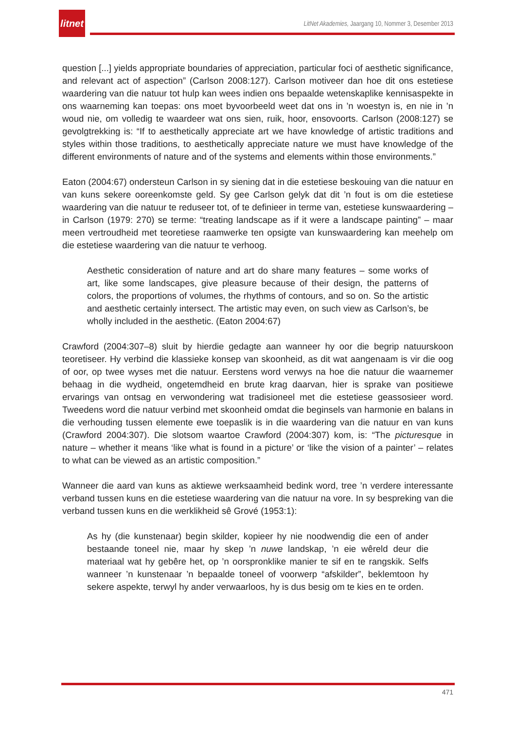litnet
LitNet Akademies, Jaargang 10, Nommer 3, Desember 2013
question [...] yields appropriate boundaries of appreciation, particular foci of aesthetic significance, and relevant act of aspection” (Carlson 2008:127). Carlson motiveer dan hoe dit ons estetiese waardering van die natuur tot hulp kan wees indien ons bepaalde wetenskaplike kennisaspekte in ons waarneming kan toepas: ons moet byvoorbeeld weet dat ons in ’n woestyn is, en nie in ’n woud nie, om volledig te waardeer wat ons sien, ruik, hoor, ensovoorts. Carlson (2008:127) se gevolgtrekking is: “If to aesthetically appreciate art we have knowledge of artistic traditions and styles within those traditions, to aesthetically appreciate nature we must have knowledge of the different environments of nature and of the systems and elements within those environments.”
Eaton (2004:67) ondersteun Carlson in sy siening dat in die estetiese beskouing van die natuur en van kuns sekere ooreenkomste geld. Sy gee Carlson gelyk dat dit ’n fout is om die estetiese waardering van die natuur te reduseer tot, of te definieer in terme van, estetiese kunswaardering – in Carlson (1979: 270) se terme: “treating landscape as if it were a landscape painting” – maar meen vertroudheid met teoretiese raamwerke ten opsigte van kunswaardering kan meehelp om die estetiese waardering van die natuur te verhoog.
Aesthetic consideration of nature and art do share many features – some works of art, like some landscapes, give pleasure because of their design, the patterns of colors, the proportions of volumes, the rhythms of contours, and so on. So the artistic and aesthetic certainly intersect. The artistic may even, on such view as Carlson’s, be wholly included in the aesthetic. (Eaton 2004:67)
Crawford (2004:307–8) sluit by hierdie gedagte aan wanneer hy oor die begrip natuurskoon teoretiseer. Hy verbind die klassieke konsep van skoonheid, as dit wat aangenaam is vir die oog of oor, op twee wyses met die natuur. Eerstens word verwys na hoe die natuur die waarnemer behaag in die wydheid, ongetemdheid en brute krag daarvan, hier is sprake van positiewe ervarings van ontsag en verwondering wat tradisioneel met die estetiese geassosieer word. Tweedens word die natuur verbind met skoonheid omdat die beginsels van harmonie en balans in die verhouding tussen elemente ewe toepaslik is in die waardering van die natuur en van kuns (Crawford 2004:307). Die slotsom waartoe Crawford (2004:307) kom, is: “The picturesque in nature – whether it means ‘like what is found in a picture’ or ‘like the vision of a painter’ – relates to what can be viewed as an artistic composition.”
Wanneer die aard van kuns as aktiewe werksaamheid bedink word, tree ’n verdere interessante verband tussen kuns en die estetiese waardering van die natuur na vore. In sy bespreking van die verband tussen kuns en die werklikheid sê Grové (1953:1):
As hy (die kunstenaar) begin skilder, kopieer hy nie noodwendig die een of ander bestaande toneel nie, maar hy skep ’n nuwe landskap, ’n eie wêreld deur die materiaal wat hy gebêre het, op ’n oorspronklike manier te sif en te rangskik. Selfs wanneer ’n kunstenaar ’n bepaalde toneel of voorwerp “afskilder”, beklemtoon hy sekere aspekte, terwyl hy ander verwaarloos, hy is dus besig om te kies en te orden.
471